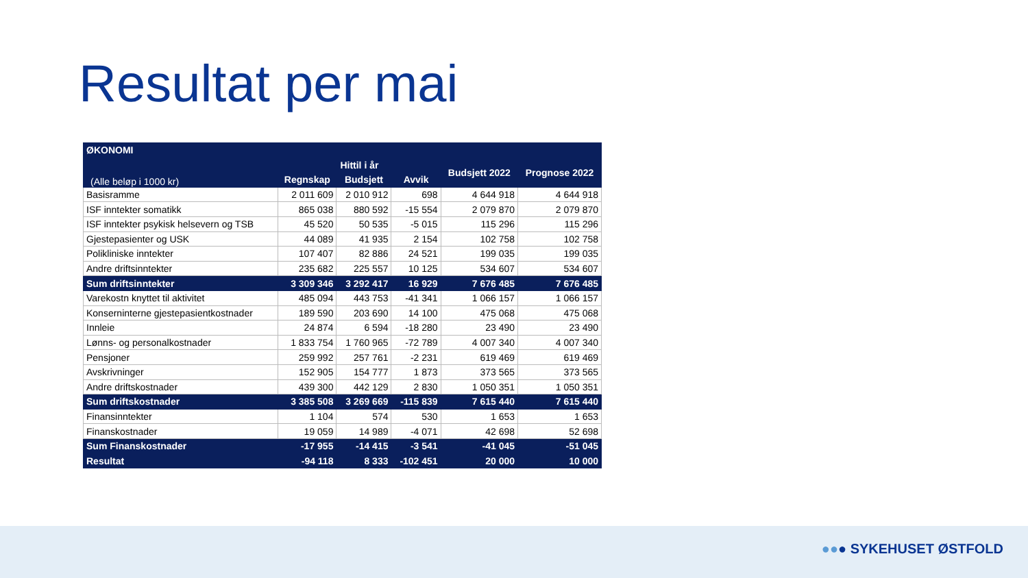Resultat per mai
| ØKONOMI | | | | | |
| --- | --- | --- | --- | --- | --- |
| (Alle beløp i 1000 kr) | Hittil i år | | | Budsjett 2022 | Prognose 2022 |
| | Regnskap | Budsjett | Avvik | | |
| Basisramme | 2 011 609 | 2 010 912 | 698 | 4 644 918 | 4 644 918 |
| ISF inntekter somatikk | 865 038 | 880 592 | -15 554 | 2 079 870 | 2 079 870 |
| ISF inntekter psykisk helsevern og TSB | 45 520 | 50 535 | -5 015 | 115 296 | 115 296 |
| Gjestepasienter og USK | 44 089 | 41 935 | 2 154 | 102 758 | 102 758 |
| Polikliniske inntekter | 107 407 | 82 886 | 24 521 | 199 035 | 199 035 |
| Andre driftsinntekter | 235 682 | 225 557 | 10 125 | 534 607 | 534 607 |
| Sum driftsinntekter | 3 309 346 | 3 292 417 | 16 929 | 7 676 485 | 7 676 485 |
| Varekostn knyttet til aktivitet | 485 094 | 443 753 | -41 341 | 1 066 157 | 1 066 157 |
| Konserninterne gjestepasientkostnader | 189 590 | 203 690 | 14 100 | 475 068 | 475 068 |
| Innleie | 24 874 | 6 594 | -18 280 | 23 490 | 23 490 |
| Lønns- og personalkostnader | 1 833 754 | 1 760 965 | -72 789 | 4 007 340 | 4 007 340 |
| Pensjoner | 259 992 | 257 761 | -2 231 | 619 469 | 619 469 |
| Avskrivninger | 152 905 | 154 777 | 1 873 | 373 565 | 373 565 |
| Andre driftskostnader | 439 300 | 442 129 | 2 830 | 1 050 351 | 1 050 351 |
| Sum driftskostnader | 3 385 508 | 3 269 669 | -115 839 | 7 615 440 | 7 615 440 |
| Finansinntekter | 1 104 | 574 | 530 | 1 653 | 1 653 |
| Finanskostnader | 19 059 | 14 989 | -4 071 | 42 698 | 52 698 |
| Sum Finanskostnader | -17 955 | -14 415 | -3 541 | -41 045 | -51 045 |
| Resultat | -94 118 | 8 333 | -102 451 | 20 000 | 10 000 |
●●● SYKEHUSET ØSTFOLD